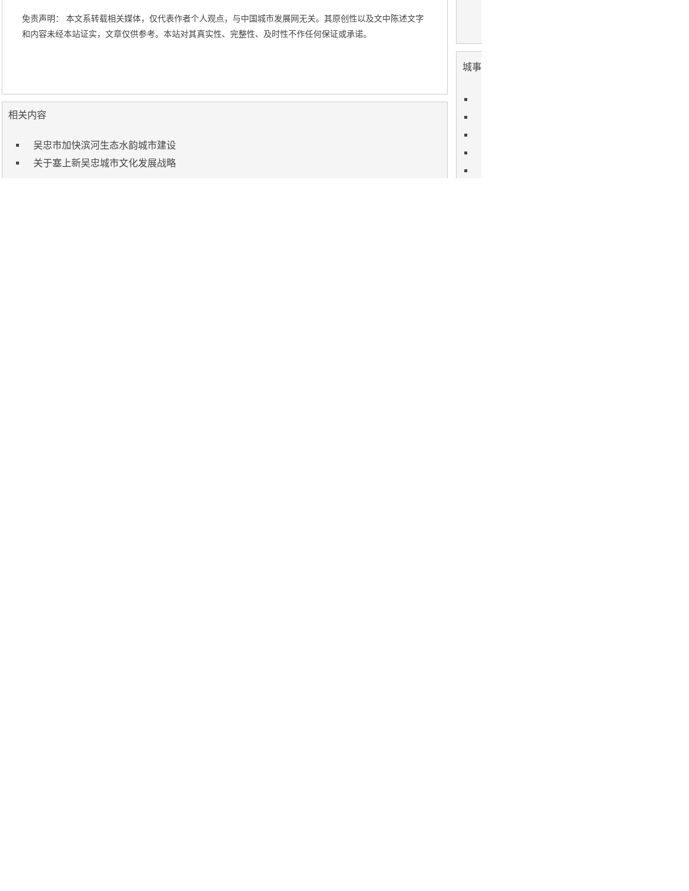免责声明： 本文系转载相关媒体，仅代表作者个人观点，与中国城市发展网无关。其原创性以及文中陈述文字和内容未经本站证实，文章仅供参考。本站对其真实性、完整性、及时性不作任何保证或承诺。
相关内容
吴忠市加快滨河生态水韵城市建设
关于塞上新吴忠城市文化发展战略
城事